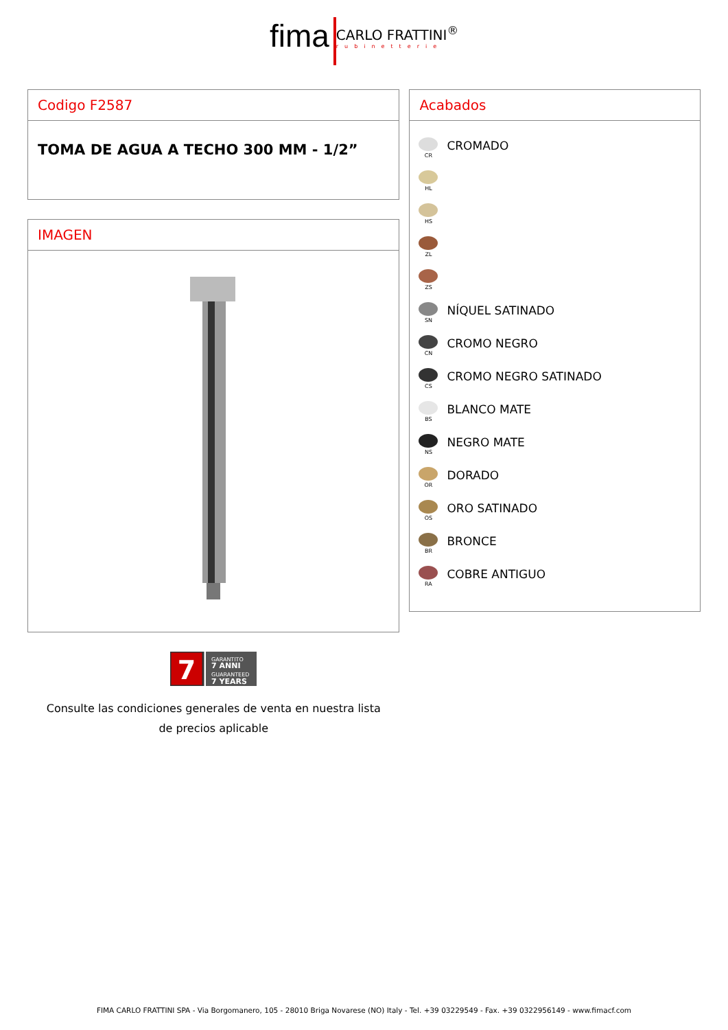fima CARLO FRATTINI<sup>®</sup> rubinetterie
Codigo F2587
TOMA DE AGUA A TECHO 300 MM - 1/2”
IMAGEN
7
GARANTITO
7 ANNI
GUARANTEED
7 YEARS
Consulte las condiciones generales de venta en nuestra lista
de precios aplicable
Acabados
CR
CROMADO
HL
HS
ZL
ZS
SN
NÍQUEL SATINADO
CN
CROMO NEGRO
CS
CROMO NEGRO SATINADO
BS
BLANCO MATE
NS
NEGRO MATE
OR
DORADO
OS
ORO SATINADO
BR
BRONCE
RA
COBRE ANTIGUO
FIMA CARLO FRATTINI SPA - Via Borgomanero, 105 - 28010 Briga Novarese (NO) Italy - Tel. +39 03229549 - Fax. +39 0322956149 - www.fimacf.com